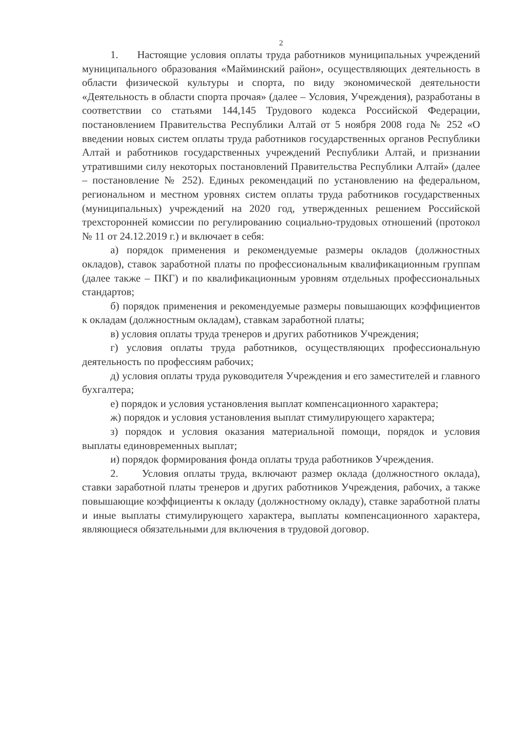2
1. Настоящие условия оплаты труда работников муниципальных учреждений муниципального образования «Майминский район», осуществляющих деятельность в области физической культуры и спорта, по виду экономической деятельности «Деятельность в области спорта прочая» (далее – Условия, Учреждения), разработаны в соответствии со статьями 144,145 Трудового кодекса Российской Федерации, постановлением Правительства Республики Алтай от 5 ноября 2008 года № 252 «О введении новых систем оплаты труда работников государственных органов Республики Алтай и работников государственных учреждений Республики Алтай, и признании утратившими силу некоторых постановлений Правительства Республики Алтай» (далее – постановление № 252). Единых рекомендаций по установлению на федеральном, региональном и местном уровнях систем оплаты труда работников государственных (муниципальных) учреждений на 2020 год, утвержденных решением Российской трехсторонней комиссии по регулированию социально-трудовых отношений (протокол № 11 от 24.12.2019 г.) и включает в себя:
а) порядок применения и рекомендуемые размеры окладов (должностных окладов), ставок заработной платы по профессиональным квалификационным группам (далее также – ПКГ) и по квалификационным уровням отдельных профессиональных стандартов;
б) порядок применения и рекомендуемые размеры повышающих коэффициентов к окладам (должностным окладам), ставкам заработной платы;
в) условия оплаты труда тренеров и других работников Учреждения;
г) условия оплаты труда работников, осуществляющих профессиональную деятельность по профессиям рабочих;
д) условия оплаты труда руководителя Учреждения и его заместителей и главного бухгалтера;
е) порядок и условия установления выплат компенсационного характера;
ж) порядок и условия установления выплат стимулирующего характера;
з) порядок и условия оказания материальной помощи, порядок и условия выплаты единовременных выплат;
и) порядок формирования фонда оплаты труда работников Учреждения.
2. Условия оплаты труда, включают размер оклада (должностного оклада), ставки заработной платы тренеров и других работников Учреждения, рабочих, а также повышающие коэффициенты к окладу (должностному окладу), ставке заработной платы и иные выплаты стимулирующего характера, выплаты компенсационного характера, являющиеся обязательными для включения в трудовой договор.